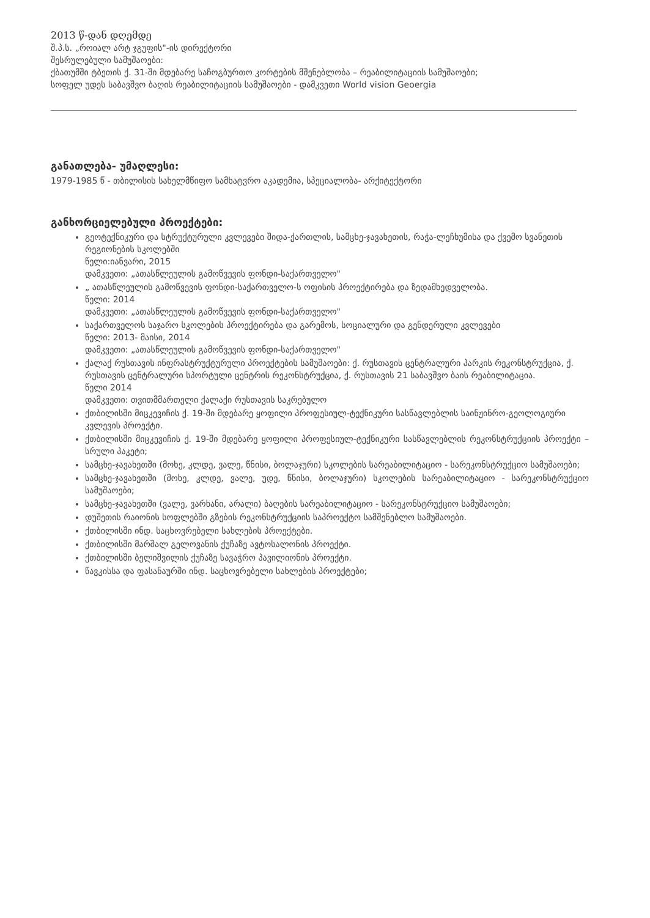2013 წ-დან დღემდე
შ.პ.ს. „როიალ არტ ჯგუფის"-ის დირექტორი
შესრულებული სამუშაოები:
ქბათუმში ტბეთის ქ. 31-ში მდებარე საჩოგბურთო კორტების მშენებლობა – რეაბილიტაციის სამუშაოები;
სოფელ უდეს საბავშვო ბაღის რეაბილიტაციის სამუშაოები - დამკვეთი World vision Geoergia
განათლება- უმაღლესი:
1979-1985 წ - თბილისის სახელმწიფო სამხატვრო აკადემია, სპეციალობა- არქიტექტორი
განხორციელებული პროექტები:
გეოტექნიკური და სტრუქტურული კვლევები შიდა-ქართლის, სამცხე-ჯავახეთის, რაჭა-ლეჩხუმისა და ქვემო სვანეთის რეგიონების სკოლებში
წელი:იანვარი, 2015
დამკვეთი: „ათასწლეულის გამოწვევის ფონდი-საქართველო"
„ ათასწლეულის გამოწვევის ფონდი-საქართველო-ს ოფისის პროექტირება და ზედამხედველობა.
წელი: 2014
დამკვეთი: „ათასწლეულის გამოწვევის ფონდი-საქართველო"
საქართველოს საჯარო სკოლების პროექტირება და გარემოს, სოციალური და გენდერული კვლევები
წელი: 2013- მაისი, 2014
დამკვეთი: „ათასწლეულის გამოწვევის ფონდი-საქართველო"
ქალაქ რუსთავის ინფრასტრუქტურული პროექტების სამუშაოები: ქ. რუსთავის ცენტრალური პარკის რეკონსტრუქცია, ქ. რუსთავის ცენტრალური სპორტული ცენტრის რეკონსტრუქცია, ქ. რუსთავის 21 საბავშვო ბაის რეაბილიტაცია.
წელი 2014
დამკვეთი: თვითმმართელი ქალაქი რუსთავის საკრებულო
ქთბილისში მიცკევიჩის ქ. 19-ში მდებარე ყოფილი პროფესიულ-ტექნიკური სასწავლებლის საინჟინრო-გეოლოგიური კვლევის პროექტი.
ქთბილისში მიცკევიჩის ქ. 19-ში მდებარე ყოფილი პროფესიულ-ტექნიკური სასწავლებლის რეკონსტრუქციის პროექტი – სრული პაკეტი;
სამცხე-ჯავახეთში (მოხე, კლდე, ვალე, წნისი, ბოლაჯური) სკოლების სარეაბილიტაციო - სარეკონსტრუქციო სამუშაოები;
სამცხე-ჯავახეთში (მოხე, კლდე, ვალე, უდე, წნისი, ბოლაჯური) სკოლების სარეაბილიტაციო - სარეკონსტრუქციო სამუშაოები;
სამცხე-ჯავახეთში (ვალე, ვარხანი, არალი) ბაღების სარეაბილიტაციო - სარეკონსტრუქციო სამუშაოები;
დუშეთის რაიონის სოფლებში გზების რეკონსტრუქციის საპროექტო სამშენებლო სამუშაოები.
ქთბილისში ინდ. საცხოვრებელი სახლების პროექტები.
ქთბილისში მარშალ გელოვანის ქუჩაზე ავტოსალონის პროექტი.
ქთბილისში ბელიშვილის ქუჩაზე სავაჭრო პავილიონის პროექტი.
წავკისსა და ფასანაურში ინდ. საცხოვრებელი სახლების პროექტები;